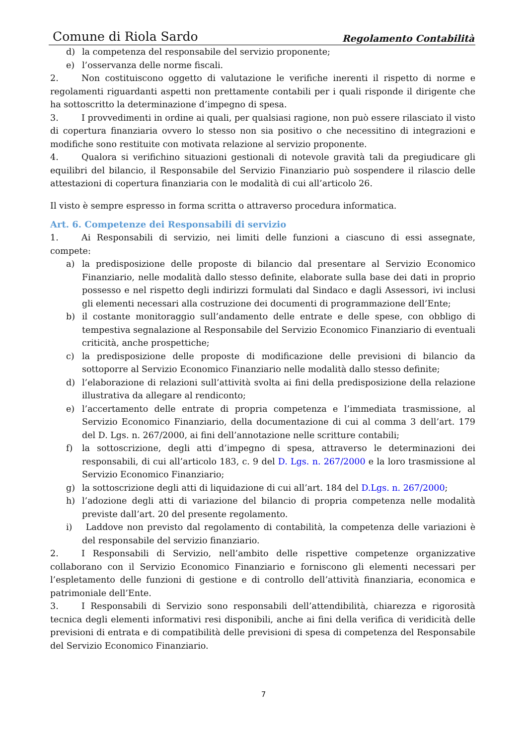Comune di Riola Sardo Regolamento Contabilità
d) la competenza del responsabile del servizio proponente;
e) l’osservanza delle norme fiscali.
2. Non costituiscono oggetto di valutazione le verifiche inerenti il rispetto di norme e regolamenti riguardanti aspetti non prettamente contabili per i quali risponde il dirigente che ha sottoscritto la determinazione d’impegno di spesa.
3. I provvedimenti in ordine ai quali, per qualsiasi ragione, non può essere rilasciato il visto di copertura finanziaria ovvero lo stesso non sia positivo o che necessitino di integrazioni e modifiche sono restituite con motivata relazione al servizio proponente.
4. Qualora si verifichino situazioni gestionali di notevole gravità tali da pregiudicare gli equilibri del bilancio, il Responsabile del Servizio Finanziario può sospendere il rilascio delle attestazioni di copertura finanziaria con le modalità di cui all’articolo 26.
Il visto è sempre espresso in forma scritta o attraverso procedura informatica.
Art. 6. Competenze dei Responsabili di servizio
1. Ai Responsabili di servizio, nei limiti delle funzioni a ciascuno di essi assegnate, compete:
a) la predisposizione delle proposte di bilancio dal presentare al Servizio Economico Finanziario, nelle modalità dallo stesso definite, elaborate sulla base dei dati in proprio possesso e nel rispetto degli indirizzi formulati dal Sindaco e dagli Assessori, ivi inclusi gli elementi necessari alla costruzione dei documenti di programmazione dell’Ente;
b) il costante monitoraggio sull’andamento delle entrate e delle spese, con obbligo di tempestiva segnalazione al Responsabile del Servizio Economico Finanziario di eventuali criticità, anche prospettiche;
c) la predisposizione delle proposte di modificazione delle previsioni di bilancio da sottoporre al Servizio Economico Finanziario nelle modalità dallo stesso definite;
d) l’elaborazione di relazioni sull’attività svolta ai fini della predisposizione della relazione illustrativa da allegare al rendiconto;
e) l’accertamento delle entrate di propria competenza e l’immediata trasmissione, al Servizio Economico Finanziario, della documentazione di cui al comma 3 dell’art. 179 del D. Lgs. n. 267/2000, ai fini dell’annotazione nelle scritture contabili;
f) la sottoscrizione, degli atti d’impegno di spesa, attraverso le determinazioni dei responsabili, di cui all’articolo 183, c. 9 del D. Lgs. n. 267/2000 e la loro trasmissione al Servizio Economico Finanziario;
g) la sottoscrizione degli atti di liquidazione di cui all’art. 184 del D.Lgs. n. 267/2000;
h) l’adozione degli atti di variazione del bilancio di propria competenza nelle modalità previste dall’art. 20 del presente regolamento.
i) Laddove non previsto dal regolamento di contabilità, la competenza delle variazioni è del responsabile del servizio finanziario.
2. I Responsabili di Servizio, nell’ambito delle rispettive competenze organizzative collaborano con il Servizio Economico Finanziario e forniscono gli elementi necessari per l’espletamento delle funzioni di gestione e di controllo dell’attività finanziaria, economica e patrimoniale dell’Ente.
3. I Responsabili di Servizio sono responsabili dell’attendibilità, chiarezza e rigorosità tecnica degli elementi informativi resi disponibili, anche ai fini della verifica di veridicità delle previsioni di entrata e di compatibilità delle previsioni di spesa di competenza del Responsabile del Servizio Economico Finanziario.
7